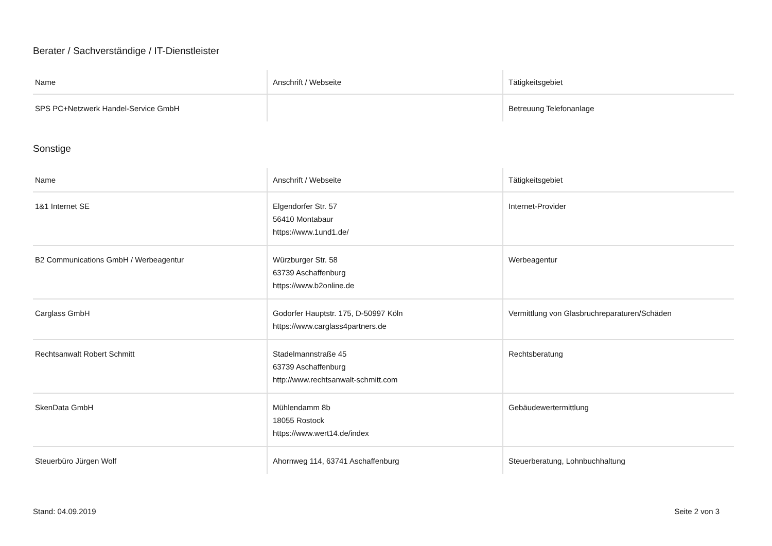Berater / Sachverständige / IT-Dienstleister
| Name | Anschrift / Webseite | Tätigkeitsgebiet |
| --- | --- | --- |
| SPS PC+Netzwerk Handel-Service GmbH | | Betreuung Telefonanlage |
Sonstige
| Name | Anschrift / Webseite | Tätigkeitsgebiet |
| --- | --- | --- |
| 1&1 Internet SE | Elgendorfer Str. 57 56410 Montabaur https://www.1und1.de/ | Internet-Provider |
| B2 Communications GmbH / Werbeagentur | Würzburger Str. 58 63739 Aschaffenburg https://www.b2online.de | Werbeagentur |
| Carglass GmbH | Godorfer Hauptstr. 175, D-50997 Köln https://www.carglass4partners.de | Vermittlung von Glasbruchreparaturen/Schäden |
| Rechtsanwalt Robert Schmitt | Stadelmannstraße 45 63739 Aschaffenburg http://www.rechtsanwalt-schmitt.com | Rechtsberatung |
| SkenData GmbH | Mühlendamm 8b 18055 Rostock https://www.wert14.de/index | Gebäudewertermittlung |
| Steuerbüro Jürgen Wolf | Ahornweg 114, 63741 Aschaffenburg | Steuerberatung, Lohnbuchhaltung |
Stand: 04.09.2019 Seite 2 von 3